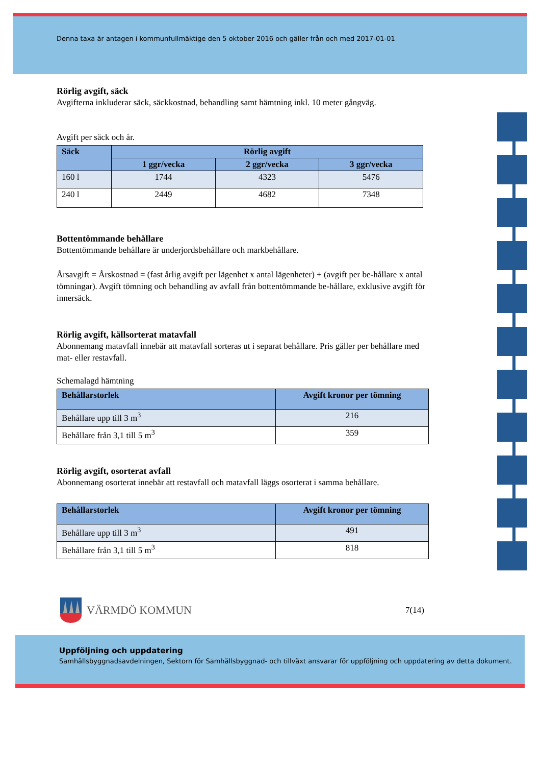Denna taxa är antagen i kommunfullmäktige den 5 oktober 2016 och gäller från och med 2017-01-01
Rörlig avgift, säck
Avgifterna inkluderar säck, säckkostnad, behandling samt hämtning inkl. 10 meter gångväg.
Avgift per säck och år.
| Säck | Rörlig avgift | | |
| --- | --- | --- | --- |
| | 1 ggr/vecka | 2 ggr/vecka | 3 ggr/vecka |
| 160 l | 1744 | 4323 | 5476 |
| 240 l | 2449 | 4682 | 7348 |
Bottentömmande behållare
Bottentömmande behållare är underjordsbehållare och markbehållare.
Årsavgift = Årskostnad = (fast årlig avgift per lägenhet x antal lägenheter) + (avgift per be-hållare x antal tömningar). Avgift tömning och behandling av avfall från bottentömmande be-hållare, exklusive avgift för innersäck.
Rörlig avgift, källsorterat matavfall
Abonnemang matavfall innebär att matavfall sorteras ut i separat behållare. Pris gäller per behållare med mat- eller restavfall.
Schemalagd hämtning
| Behållarstorlek | Avgift kronor per tömning |
| --- | --- |
| Behållare upp till 3 m<sup>3</sup> | 216 |
| Behållare från 3,1 till 5 m<sup>3</sup> | 359 |
Rörlig avgift, osorterat avfall
Abonnemang osorterat innebär att restavfall och matavfall läggs osorterat i samma behållare.
| Behållarstorlek | Avgift kronor per tömning |
| --- | --- |
| Behållare upp till 3 m<sup>3</sup> | 491 |
| Behållare från 3,1 till 5 m<sup>3</sup> | 818 |
VÄRMDÖ KOMMUN 7(14)
Uppföljning och uppdatering
Samhällsbyggnadsavdelningen, Sektorn för Samhällsbyggnad- och tillväxt ansvarar för uppföljning och uppdatering av detta dokument.